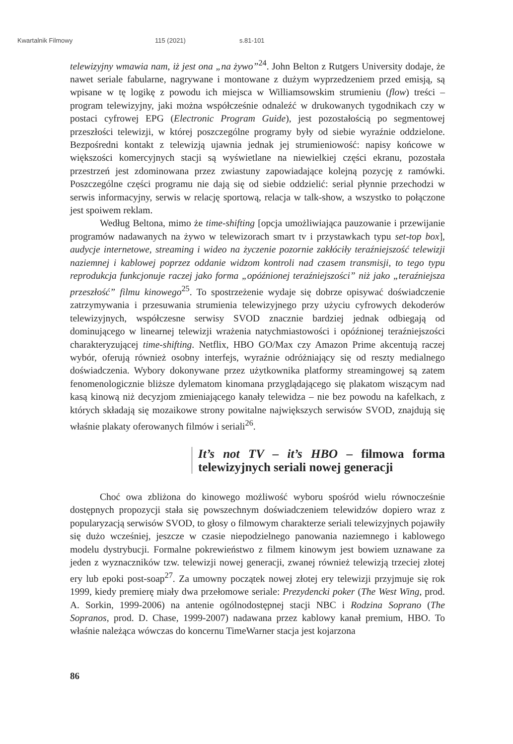Kwartalnik Filmowy 115 (2021) s.81-101
telewizyjny wmawia nam, iż jest ona „na żywo”<sup>24</sup>. John Belton z Rutgers University dodaje, że nawet seriale fabularne, nagrywane i montowane z dużym wyprzedzeniem przed emisją, są wpisane w tę logikę z powodu ich miejsca w Williamsowskim strumieniu (flow) treści – program telewizyjny, jaki można współcześnie odnaleźć w drukowanych tygodnikach czy w postaci cyfrowej EPG (Electronic Program Guide), jest pozostałością po segmentowej przeszłości telewizji, w której poszczególne programy były od siebie wyraźnie oddzielone. Bezpośredni kontakt z telewizją ujawnia jednak jej strumieniowość: napisy końcowe w większości komercyjnych stacji są wyświetlane na niewielkiej części ekranu, pozostała przestrzeń jest zdominowana przez zwiastuny zapowiadające kolejną pozycję z ramówki. Poszczególne części programu nie dają się od siebie oddzielić: serial płynnie przechodzi w serwis informacyjny, serwis w relację sportową, relacja w talk-show, a wszystko to połączone jest spoiwem reklam.
Według Beltona, mimo że time-shifting [opcja umożliwiająca pauzowanie i przewijanie programów nadawanych na żywo w telewizorach smart tv i przystawkach typu set-top box], audycje internetowe, streaming i wideo na życzenie pozornie zakłóciły teraźniejszość telewizji naziemnej i kablowej poprzez oddanie widzom kontroli nad czasem transmisji, to tego typu reprodukcja funkcjonuje raczej jako forma „opóźnionej teraźniejszości” niż jako „teraźniejsza przeszłość” filmu kinowego<sup>25</sup>. To spostrzeżenie wydaje się dobrze opisywać doświadczenie zatrzymywania i przesuwania strumienia telewizyjnego przy użyciu cyfrowych dekoderów telewizyjnych, współczesne serwisy SVOD znacznie bardziej jednak odbiegają od dominującego w linearnej telewizji wrażenia natychmiastowości i opóźnionej teraźniejszości charakteryzującej time-shifting. Netflix, HBO GO/Max czy Amazon Prime akcentują raczej wybór, oferują również osobny interfejs, wyraźnie odróżniający się od reszty medialnego doświadczenia. Wybory dokonywane przez użytkownika platformy streamingowej są zatem fenomenologicznie bliższe dylematom kinomana przyglądającego się plakatom wiszącym nad kasą kinową niż decyzjom zmieniającego kanały telewidza – nie bez powodu na kafelkach, z których składają się mozaikowe strony powitalne największych serwisów SVOD, znajdują się właśnie plakaty oferowanych filmów i seriali<sup>26</sup>.
It’s not TV – it’s HBO – filmowa forma telewizyjnych seriali nowej generacji
Choć owa zbliżona do kinowego możliwość wyboru spośród wielu równocześnie dostępnych propozycji stała się powszechnym doświadczeniem telewidzów dopiero wraz z popularyzacją serwisów SVOD, to głosy o filmowym charakterze seriali telewizyjnych pojawiły się dużo wcześniej, jeszcze w czasie niepodzielnego panowania naziemnego i kablowego modelu dystrybucji. Formalne pokrewieństwo z filmem kinowym jest bowiem uznawane za jeden z wyznaczników tzw. telewizji nowej generacji, zwanej również telewizją trzeciej złotej ery lub epoki post-soap<sup>27</sup>. Za umowny początek nowej złotej ery telewizji przyjmuje się rok 1999, kiedy premierę miały dwa przełomowe seriale: Prezydencki poker (The West Wing, prod. A. Sorkin, 1999-2006) na antenie ogólnodostępnej stacji NBC i Rodzina Soprano (The Sopranos, prod. D. Chase, 1999-2007) nadawana przez kablowy kanał premium, HBO. To właśnie należąca wówczas do koncernu TimeWarner stacja jest kojarzona
86